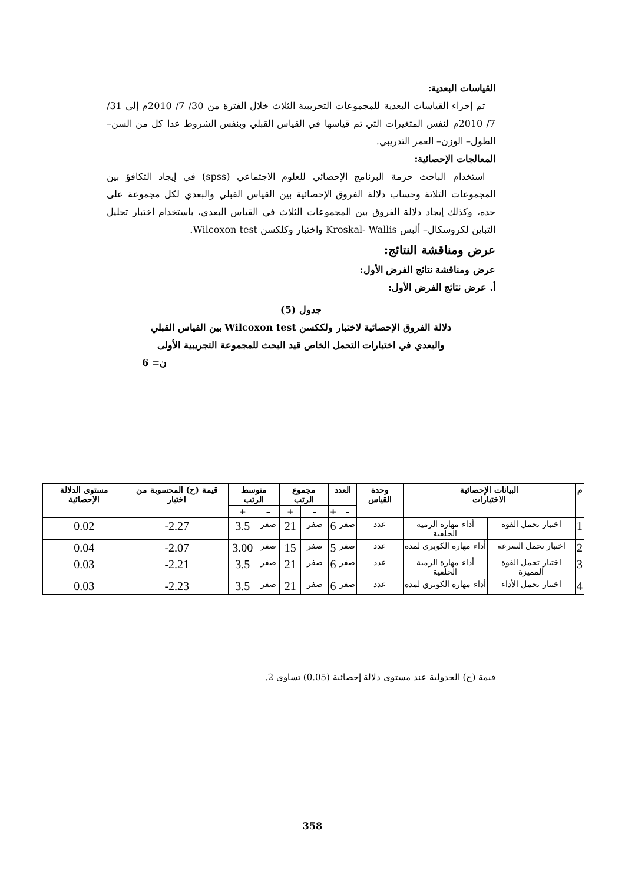القياسات البعدية:
تم إجراء القياسات البعدية للمجموعات التجريبية الثلاث خلال الفترة من 30/ 7/ 2010م إلى 31/ 7/ 2010م لنفس المتغيرات التي تم قياسها في القياس القبلي وبنفس الشروط عدا كل من السن– الطول– الوزن– العمر التدريبي.
المعالجات الإحصائية:
استخدام الباحث حزمة البرنامج الإحصائي للعلوم الاجتماعي (spss) في إيجاد التكافؤ بين المجموعات الثلاثة وحساب دلالة الفروق الإحصائية بين القياس القبلي والبعدي لكل مجموعة على حده، وكذلك إيجاد دلالة الفروق بين المجموعات الثلاث في القياس البعدي، باستخدام اختبار تحليل التباين لكروسكال– ألبس Kroskal- Wallis واختبار وكلكسن Wilcoxon test.
عرض ومناقشة النتائج:
عرض ومناقشة نتائج الفرض الأول:
أ. عرض نتائج الفرض الأول:
جدول (5)
دلالة الفروق الإحصائية لاختبار ولككسن Wilcoxon test بين القياس القبلي
والبعدي في اختبارات التحمل الخاص قيد البحث للمجموعة التجريبية الأولى
ن= 6
| م | البيانات الإحصائية الاختبارات | | وحدة القياس | العدد | | مجموع الرتب | | متوسط الرتب | | قيمة (ح) المحسوبة من اختبار | مستوى الدلالة الإحصائية |
| --- | --- | --- | --- | --- | --- | --- | --- | --- | --- | --- | --- |
| | | | | – | + | – | + | – | + | | |
| 1 | اختبار تحمل القوة | أداء مهارة الرمية الخلفية | عدد | صفر | 6 | صفر | 21 | صفر | 3.5 | 2.27- | 0.02 |
| 2 | اختبار تحمل السرعة | أداء مهارة الكوبري لمدة | عدد | صفر | 5 | صفر | 15 | صفر | 3.00 | 2.07- | 0.04 |
| 3 | اختبار تحمل القوة المميزة | أداء مهارة الرمية الخلفية | عدد | صفر | 6 | صفر | 21 | صفر | 3.5 | 2.21- | 0.03 |
| 4 | اختبار تحمل الأداء | أداء مهارة الكوبري لمدة | عدد | صفر | 6 | صفر | 21 | صفر | 3.5 | 2.23- | 0.03 |
قيمة (ح) الجدولية عند مستوى دلالة إحصائية (0.05) تساوي 2.
358